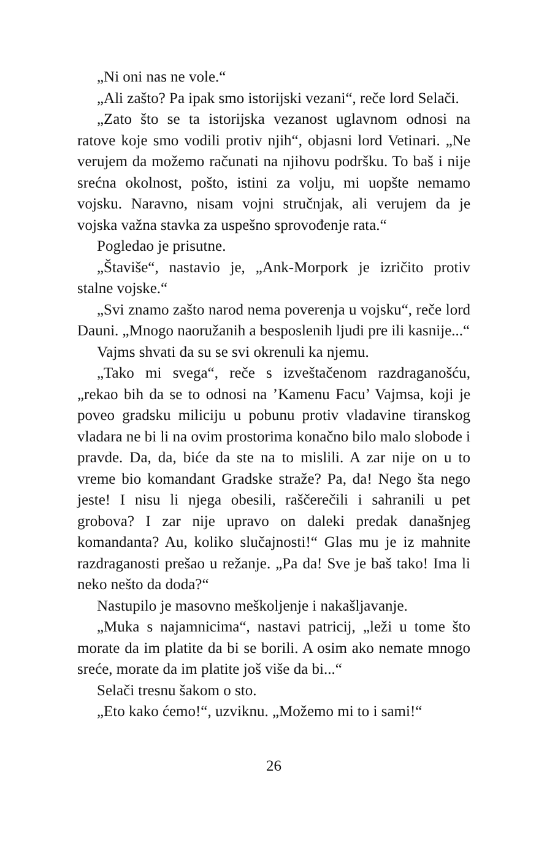„Ni oni nas ne vole.“
„Ali zašto? Pa ipak smo istorijski vezani“, reče lord Selači.
„Zato što se ta istorijska vezanost uglavnom odnosi na ratove koje smo vodili protiv njih“, objasni lord Vetinari. „Ne verujem da možemo računati na njihovu podršku. To baš i nije srećna okolnost, pošto, istini za volju, mi uopšte nemamo vojsku. Naravno, nisam vojni stručnjak, ali verujem da je vojska važna stavka za uspešno sprovođenje rata.“
Pogledao je prisutne.
„Štaviše“, nastavio je, „Ank-Morpork je izričito protiv stalne vojske.“
„Svi znamo zašto narod nema poverenja u vojsku“, reče lord Dauni. „Mnogo naoružanih a besposlenih ljudi pre ili kasnije...“
Vajms shvati da su se svi okrenuli ka njemu.
„Tako mi svega“, reče s izveštačenom razdraganošću, „rekao bih da se to odnosi na ’Kamenu Facu’ Vajmsa, koji je poveo gradsku miliciju u pobunu protiv vladavine tiranskog vladara ne bi li na ovim prostorima konačno bilo malo slobode i pravde. Da, da, biće da ste na to mislili. A zar nije on u to vreme bio komandant Gradske straže? Pa, da! Nego šta nego jeste! I nisu li njega obesili, raščerečili i sahranili u pet grobova? I zar nije upravo on daleki predak današnjeg komandanta? Au, koliko slučajnosti!“ Glas mu je iz mahnite razdraganosti prešao u režanje. „Pa da! Sve je baš tako! Ima li neko nešto da doda?“
Nastupilo je masovno meškoljenje i nakašljavanje.
„Muka s najamnicima“, nastavi patricij, „leži u tome što morate da im platite da bi se borili. A osim ako nemate mnogo sreće, morate da im platite još više da bi...“
Selači tresnu šakom o sto.
„Eto kako ćemo!“, uzviknu. „Možemo mi to i sami!“
26